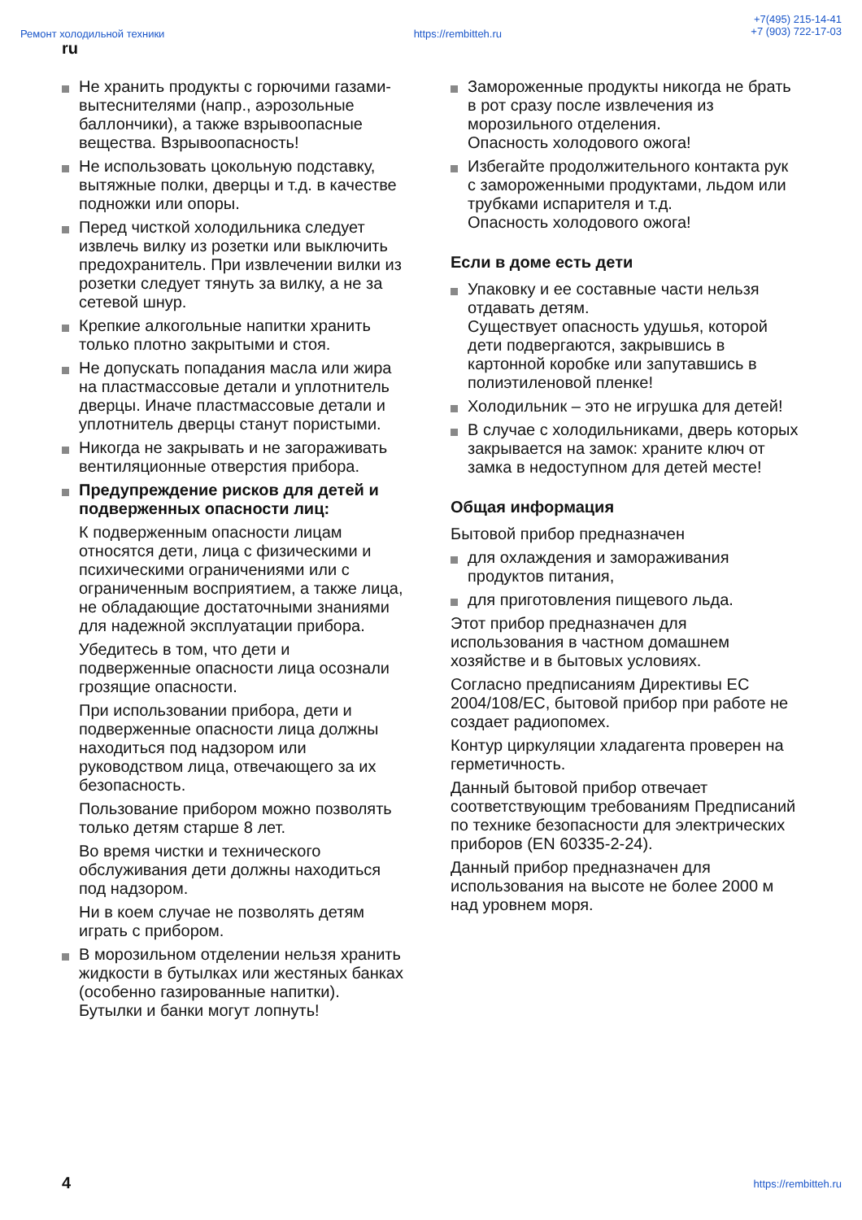Ремонт холодильной техники https://rembitteh.ru +7(495) 215-14-41
+7 (903) 722-17-03
ru
Не хранить продукты с горючими газами-вытеснителями (напр., аэрозольные баллончики), а также взрывоопасные вещества. Взрывоопасность!
Не использовать цокольную подставку, вытяжные полки, дверцы и т.д. в качестве подножки или опоры.
Перед чисткой холодильника следует извлечь вилку из розетки или выключить предохранитель. При извлечении вилки из розетки следует тянуть за вилку, а не за сетевой шнур.
Крепкие алкогольные напитки хранить только плотно закрытыми и стоя.
Не допускать попадания масла или жира на пластмассовые детали и уплотнитель дверцы. Иначе пластмассовые детали и уплотнитель дверцы станут пористыми.
Никогда не закрывать и не загораживать вентиляционные отверстия прибора.
Предупреждение рисков для детей и подверженных опасности лиц:
К подверженным опасности лицам относятся дети, лица с физическими и психическими ограничениями или с ограниченным восприятием, а также лица, не обладающие достаточными знаниями для надежной эксплуатации прибора.
Убедитесь в том, что дети и подверженные опасности лица осознали грозящие опасности.
При использовании прибора, дети и подверженные опасности лица должны находиться под надзором или руководством лица, отвечающего за их безопасность.
Пользование прибором можно позволять только детям старше 8 лет.
Во время чистки и технического обслуживания дети должны находиться под надзором.
Ни в коем случае не позволять детям играть с прибором.
В морозильном отделении нельзя хранить жидкости в бутылках или жестяных банках (особенно газированные напитки). Бутылки и банки могут лопнуть!
Замороженные продукты никогда не брать в рот сразу после извлечения из морозильного отделения.
Опасность холодового ожога!
Избегайте продолжительного контакта рук с замороженными продуктами, льдом или трубками испарителя и т.д.
Опасность холодового ожога!
Если в доме есть дети
Упаковку и ее составные части нельзя отдавать детям.
Существует опасность удушья, которой дети подвергаются, закрывшись в картонной коробке или запутавшись в полиэтиленовой пленке!
Холодильник – это не игрушка для детей!
В случае с холодильниками, дверь которых закрывается на замок: храните ключ от замка в недоступном для детей месте!
Общая информация
Бытовой прибор предназначен
для охлаждения и замораживания продуктов питания,
для приготовления пищевого льда.
Этот прибор предназначен для использования в частном домашнем хозяйстве и в бытовых условиях.
Согласно предписаниям Директивы ЕС 2004/108/EC, бытовой прибор при работе не создает радиопомех.
Контур циркуляции хладагента проверен на герметичность.
Данный бытовой прибор отвечает соответствующим требованиям Предписаний по технике безопасности для электрических приборов (EN 60335-2-24).
Данный прибор предназначен для использования на высоте не более 2000 м над уровнем моря.
4 https://rembitteh.ru